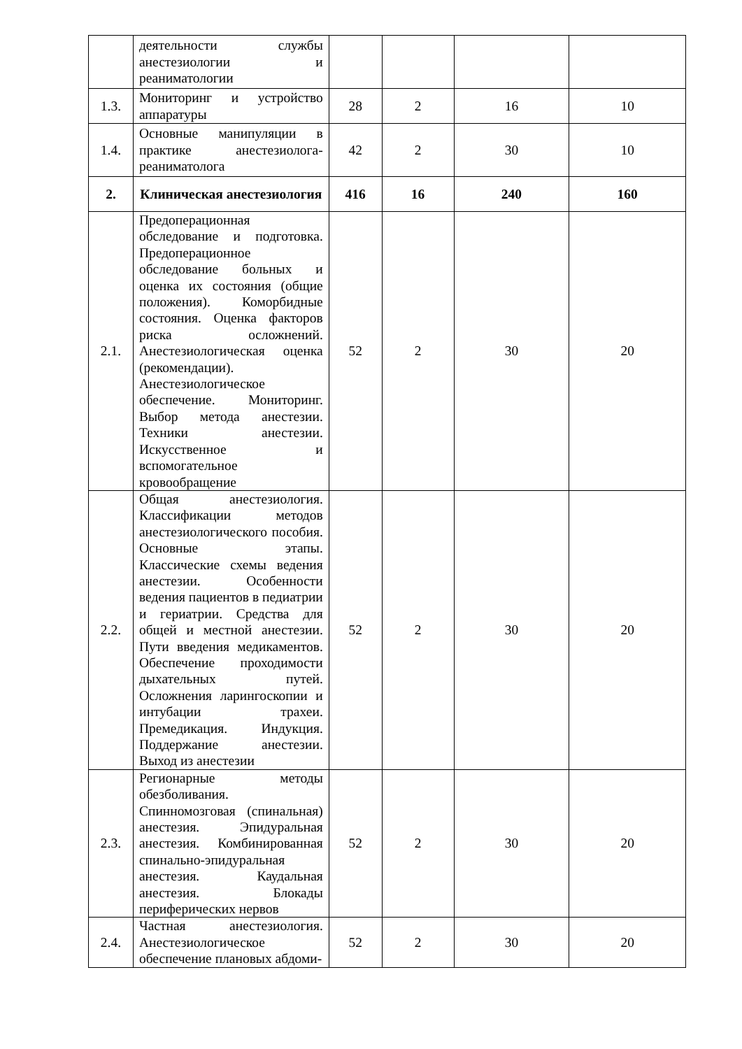| | деятельности службы анестезиологии и реаниматологии | | | | |
| 1.3. | Мониторинг и устройство аппаратуры | 28 | 2 | 16 | 10 |
| 1.4. | Основные манипуляции в практике анестезиолога-реаниматолога | 42 | 2 | 30 | 10 |
| 2. | Клиническая анестезиология | 416 | 16 | 240 | 160 |
| 2.1. | Предоперационная обследование и подготовка. Предоперационное обследование больных и оценка их состояния (общие положения). Коморбидные состояния. Оценка факторов риска осложнений. Анестезиологическая оценка (рекомендации). Анестезиологическое обеспечение. Мониторинг. Выбор метода анестезии. Техники анестезии. Искусственное и вспомогательное кровообращение | 52 | 2 | 30 | 20 |
| 2.2. | Общая анестезиология. Классификации методов анестезиологического пособия. Основные этапы. Классические схемы ведения анестезии. Особенности ведения пациентов в педиатрии и гериатрии. Средства для общей и местной анестезии. Пути введения медикаментов. Обеспечение проходимости дыхательных путей. Осложнения ларингоскопии и интубации трахеи. Премедикация. Индукция. Поддержание анестезии. Выход из анестезии | 52 | 2 | 30 | 20 |
| 2.3. | Регионарные методы обезболивания. Спинномозговая (спинальная) анестезия. Эпидуральная анестезия. Комбинированная спинально-эпидуральная анестезия. Каудальная анестезия. Блокады периферических нервов | 52 | 2 | 30 | 20 |
| 2.4. | Частная анестезиология. Анестезиологическое обеспечение плановых абдоми- | 52 | 2 | 30 | 20 |